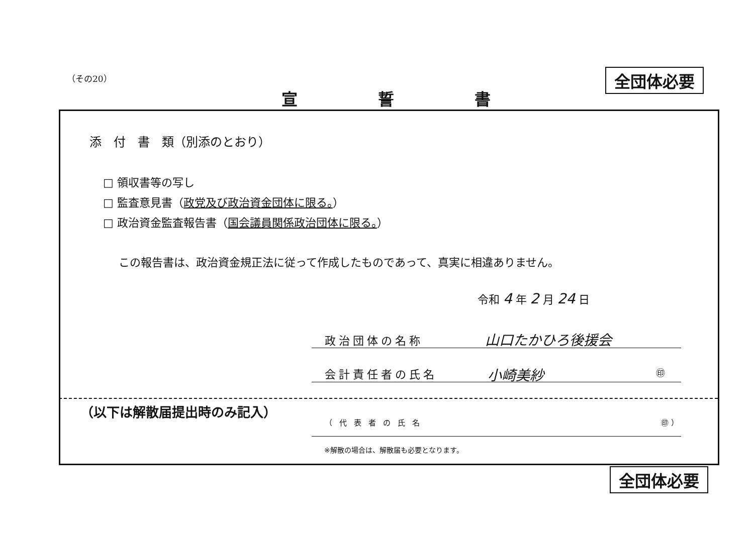（その20） 全団体必要
宣誓書
添　付　書　類（別添のとおり）
□ 領収書等の写し
□ 監査意見書（政党及び政治資金団体に限る。）
□ 政治資金監査報告書（国会議員関係政治団体に限る。）
この報告書は、政治資金規正法に従って作成したものであって、真実に相違ありません。
令和 4 年 2 月 24 日
政治団体の名称 山口たかひろ後援会
会計責任者の氏名 小崎美紗 ㊞
（以下は解散届提出時のみ記入）
（代表者の氏名 ㊞ ）
※解散の場合は、解散届も必要となります。
全団体必要